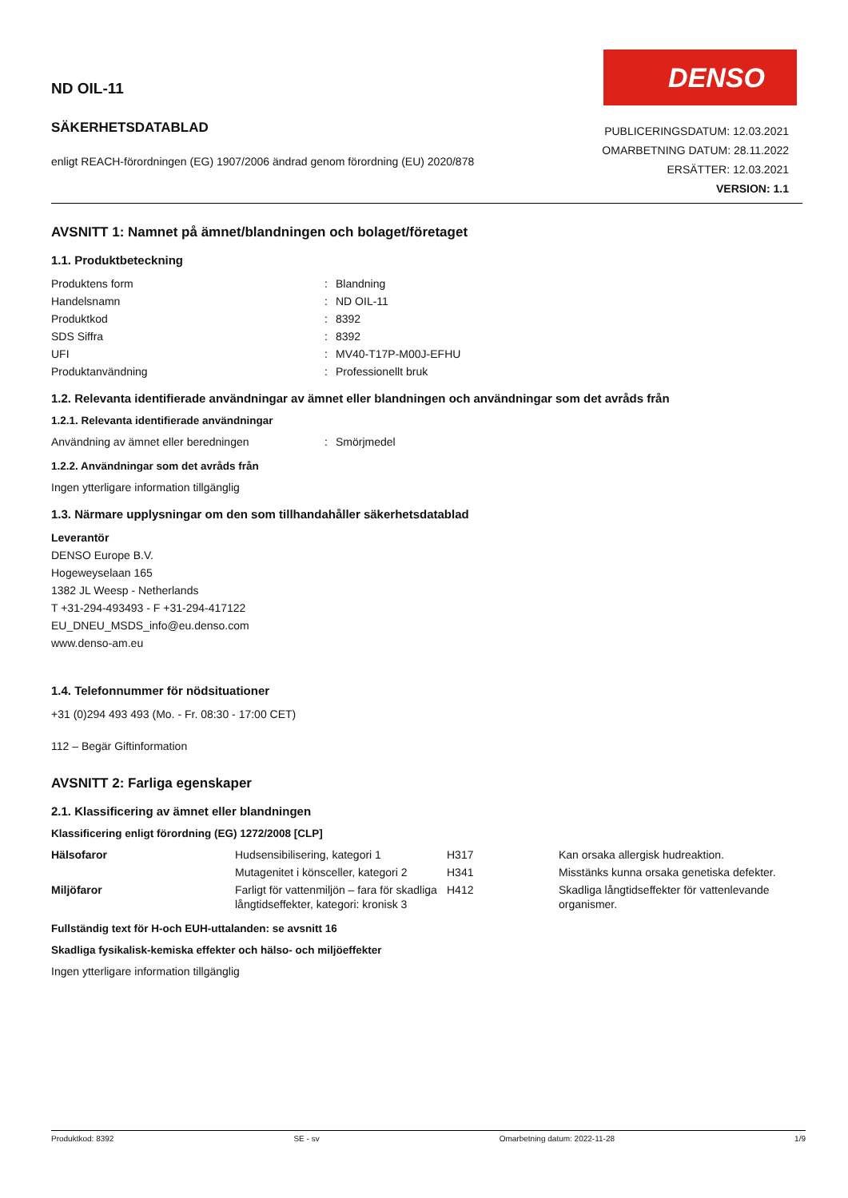ND OIL-11
SÄKERHETSDATABLAD
enligt REACH-förordningen (EG) 1907/2006 ändrad genom förordning (EU) 2020/878
DENSO
PUBLICERINGSDATUM: 12.03.2021
OMARBETNING DATUM: 28.11.2022
ERSÄTTER: 12.03.2021
VERSION: 1.1
AVSNITT 1: Namnet på ämnet/blandningen och bolaget/företaget
1.1. Produktbeteckning
| Produktens form | : | Blandning |
| Handelsnamn | : | ND OIL-11 |
| Produktkod | : | 8392 |
| SDS Siffra | : | 8392 |
| UFI | : | MV40-T17P-M00J-EFHU |
| Produktanvändning | : | Professionellt bruk |
1.2. Relevanta identifierade användningar av ämnet eller blandningen och användningar som det avråds från
1.2.1. Relevanta identifierade användningar
| Användning av ämnet eller beredningen | : | Smörjmedel |
1.2.2. Användningar som det avråds från
Ingen ytterligare information tillgänglig
1.3. Närmare upplysningar om den som tillhandahåller säkerhetsdatablad
Leverantör
DENSO Europe B.V.
Hogeweyselaan 165
1382 JL Weesp - Netherlands
T +31-294-493493 - F +31-294-417122
EU_DNEU_MSDS_info@eu.denso.com
www.denso-am.eu
1.4. Telefonnummer för nödsituationer
+31 (0)294 493 493 (Mo. - Fr. 08:30 - 17:00 CET)
112 – Begär Giftinformation
AVSNITT 2: Farliga egenskaper
2.1. Klassificering av ämnet eller blandningen
Klassificering enligt förordning (EG) 1272/2008 [CLP]
| Hälsofaror | Hudsensibilisering, kategori 1 | H317 | Kan orsaka allergisk hudreaktion. |
| | Mutagenitet i könsceller, kategori 2 | H341 | Misstänks kunna orsaka genetiska defekter. |
| Miljöfaror | Farligt för vattenmiljön – fara för skadliga långtidseffekter, kategori: kronisk 3 | H412 | Skadliga långtidseffekter för vattenlevande organismer. |
Fullständig text för H-och EUH-uttalanden: se avsnitt 16
Skadliga fysikalisk-kemiska effekter och hälso- och miljöeffekter
Ingen ytterligare information tillgänglig
Produktkod: 8392 SE - sv Omarbetning datum: 2022-11-28 1/9